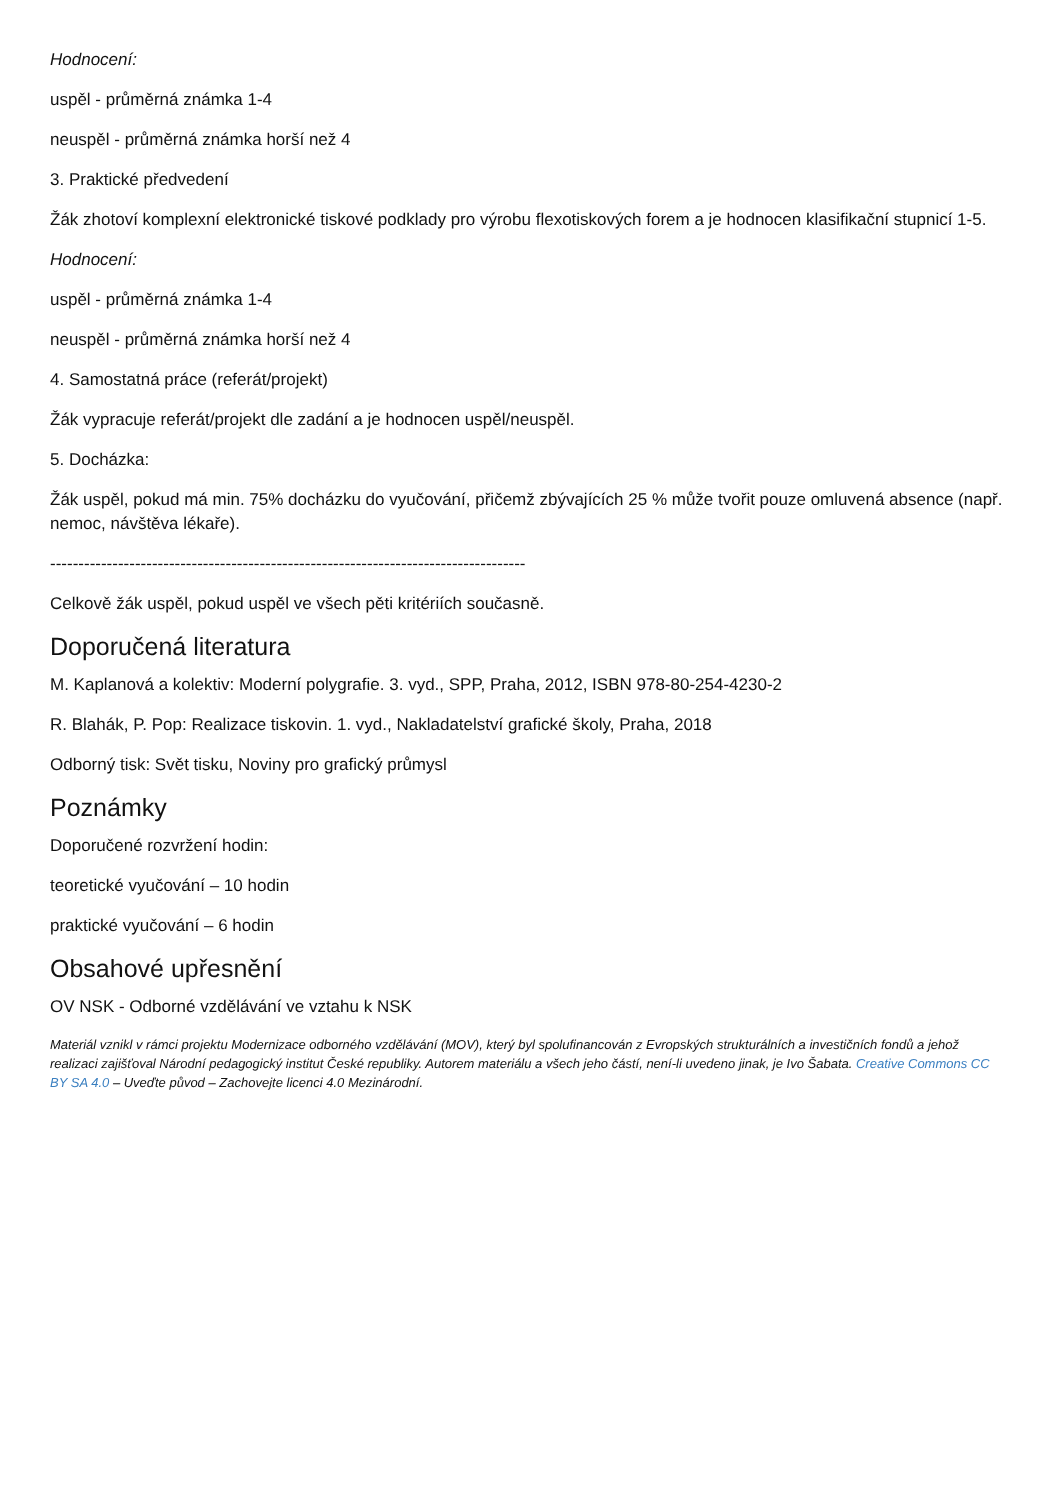Hodnocení:
uspěl - průměrná známka 1-4
neuspěl - průměrná známka horší než 4
3. Praktické předvedení
Žák zhotoví komplexní elektronické tiskové podklady pro výrobu flexotiskových forem a je hodnocen klasifikační stupnicí 1-5.
Hodnocení:
uspěl - průměrná známka 1-4
neuspěl - průměrná známka horší než 4
4. Samostatná práce (referát/projekt)
Žák vypracuje referát/projekt dle zadání a je hodnocen uspěl/neuspěl.
5. Docházka:
Žák uspěl, pokud má min. 75% docházku do vyučování, přičemž zbývajících 25 % může tvořit pouze omluvená absence (např. nemoc, návštěva lékaře).
------------------------------------------------------------------------------------
Celkově žák uspěl, pokud uspěl ve všech pěti kritériích současně.
Doporučená literatura
M. Kaplanová a kolektiv: Moderní polygrafie. 3. vyd., SPP, Praha, 2012, ISBN 978-80-254-4230-2
R. Blahák, P. Pop: Realizace tiskovin. 1. vyd., Nakladatelství grafické školy, Praha, 2018
Odborný tisk: Svět tisku, Noviny pro grafický průmysl
Poznámky
Doporučené rozvržení hodin:
teoretické vyučování – 10 hodin
praktické vyučování – 6 hodin
Obsahové upřesnění
OV NSK - Odborné vzdělávání ve vztahu k NSK
Materiál vznikl v rámci projektu Modernizace odborného vzdělávání (MOV), který byl spolufinancován z Evropských strukturálních a investičních fondů a jehož realizaci zajišťoval Národní pedagogický institut České republiky. Autorem materiálu a všech jeho částí, není-li uvedeno jinak, je Ivo Šabata. Creative Commons CC BY SA 4.0 – Uveďte původ – Zachovejte licenci 4.0 Mezinárodní.